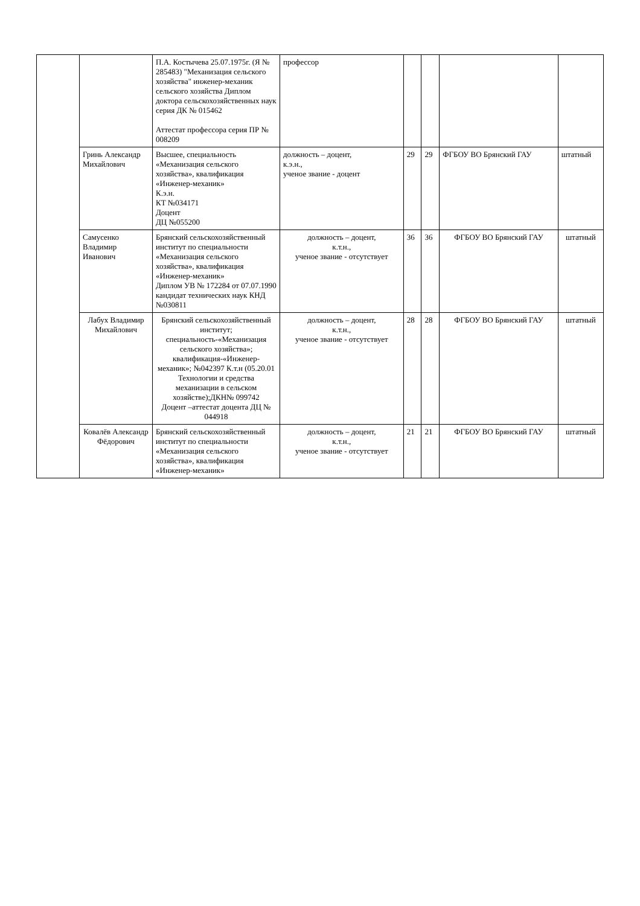| | | П.А. Костычева 25.07.1975г. (Я № 285483) "Механизация сельского хозяйства" инженер-механик сельского хозяйства Диплом доктора сельскохозяйственных наук серия ДК № 015462 Аттестат профессора серия ПР № 008209 | профессор | | | | |
| | Гринь Александр Михайлович | Высшее, специальность «Механизация сельского хозяйства», квалификация «Инженер-механик» К.э.н. КТ №034171 Доцент ДЦ №055200 | должность – доцент, к.э.н., ученое звание - доцент | 29 | 29 | ФГБОУ ВО Брянский ГАУ | штатный |
| | Самусенко Владимир Иванович | Брянский сельскохозяйственный институт по специальности «Механизация сельского хозяйства», квалификация «Инженер-механик» Диплом УВ № 172284 от 07.07.1990 кандидат технических наук КНД №030811 | должность – доцент, к.т.н., ученое звание - отсутствует | 36 | 36 | ФГБОУ ВО Брянский ГАУ | штатный |
| | Лабух Владимир Михайлович | Брянский сельскохозяйственный институт; специальность-«Механизация сельского хозяйства»; квалификация-«Инженер-механик»; №042397 К.т.н (05.20.01 Технологии и средства механизации в сельском хозяйстве);ДКН№ 099742 Доцент –аттестат доцента ДЦ № 044918 | должность – доцент, к.т.н., ученое звание - отсутствует | 28 | 28 | ФГБОУ ВО Брянский ГАУ | штатный |
| | Ковалёв Александр Фёдорович | Брянский сельскохозяйственный институт по специальности «Механизация сельского хозяйства», квалификация «Инженер-механик» | должность – доцент, к.т.н., ученое звание - отсутствует | 21 | 21 | ФГБОУ ВО Брянский ГАУ | штатный |